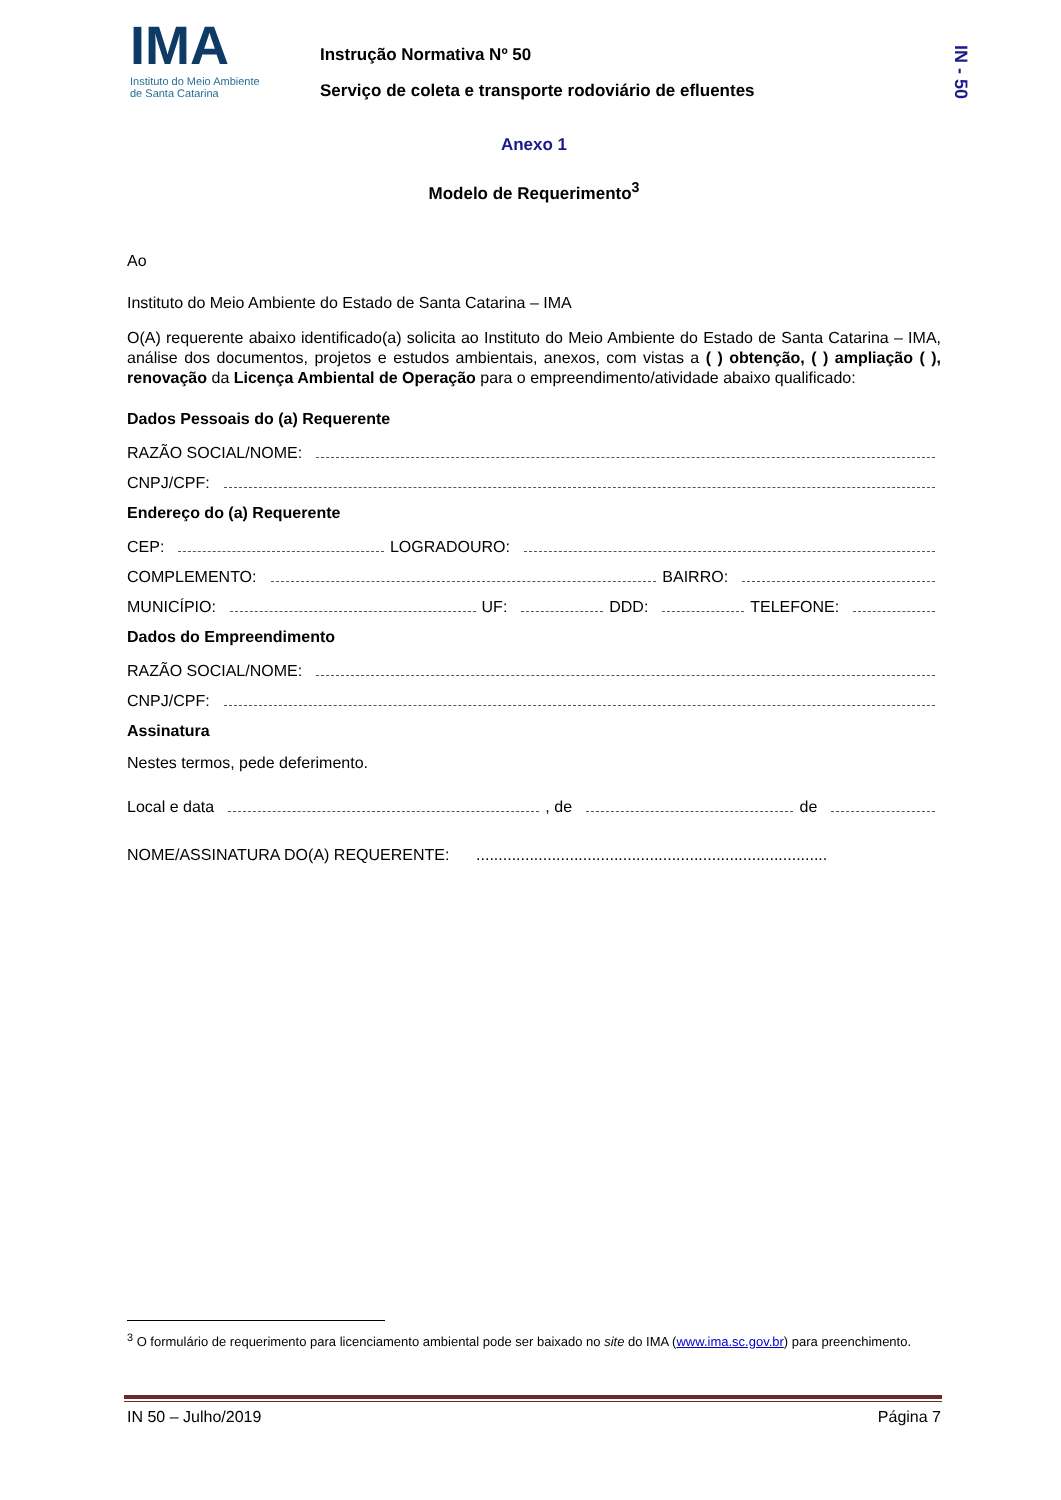IMA
Instituto do Meio Ambiente
de Santa Catarina
Instrução Normativa Nº 50
Serviço de coleta e transporte rodoviário de efluentes
IN - 50
Anexo 1
Modelo de Requerimento<sup>3</sup>
Ao
Instituto do Meio Ambiente do Estado de Santa Catarina – IMA
O(A) requerente abaixo identificado(a) solicita ao Instituto do Meio Ambiente do Estado de Santa Catarina – IMA, análise dos documentos, projetos e estudos ambientais, anexos, com vistas a ( ) obtenção, ( ) ampliação ( ), renovação da Licença Ambiental de Operação para o empreendimento/atividade abaixo qualificado:
Dados Pessoais do (a) Requerente
RAZÃO SOCIAL/NOME:
CNPJ/CPF:
Endereço do (a) Requerente
CEP: LOGRADOURO:
COMPLEMENTO: BAIRRO:
MUNICÍPIO: UF: DDD: TELEFONE:
Dados do Empreendimento
RAZÃO SOCIAL/NOME:
CNPJ/CPF:
Assinatura
Nestes termos, pede deferimento.
Local e data , de de
NOME/ASSINATURA DO(A) REQUERENTE: ...............................................................................
<sup>3</sup> O formulário de requerimento para licenciamento ambiental pode ser baixado no site do IMA (www.ima.sc.gov.br) para preenchimento.
IN 50 – Julho/2019 Página 7